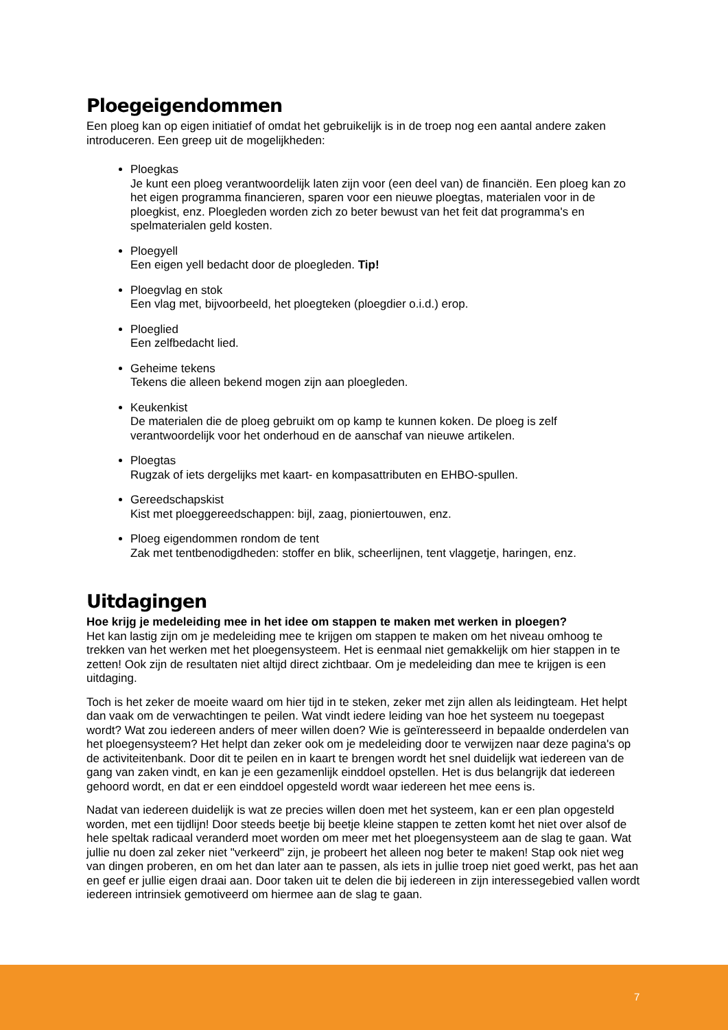Ploegeigendommen
Een ploeg kan op eigen initiatief of omdat het gebruikelijk is in de troep nog een aantal andere zaken introduceren. Een greep uit de mogelijkheden:
Ploegkas
Je kunt een ploeg verantwoordelijk laten zijn voor (een deel van) de financiën. Een ploeg kan zo het eigen programma financieren, sparen voor een nieuwe ploegtas, materialen voor in de ploegkist, enz. Ploegleden worden zich zo beter bewust van het feit dat programma's en spelmaterialen geld kosten.
Ploegyell
Een eigen yell bedacht door de ploegleden. Tip!
Ploegvlag en stok
Een vlag met, bijvoorbeeld, het ploegteken (ploegdier o.i.d.) erop.
Ploeglied
Een zelfbedacht lied.
Geheime tekens
Tekens die alleen bekend mogen zijn aan ploegleden.
Keukenkist
De materialen die de ploeg gebruikt om op kamp te kunnen koken. De ploeg is zelf verantwoordelijk voor het onderhoud en de aanschaf van nieuwe artikelen.
Ploegtas
Rugzak of iets dergelijks met kaart- en kompasattributen en EHBO-spullen.
Gereedschapskist
Kist met ploeggereedschappen: bijl, zaag, pioniertouwen, enz.
Ploeg eigendommen rondom de tent
Zak met tentbenodigdheden: stoffer en blik, scheerlijnen, tent vlaggetje, haringen, enz.
Uitdagingen
Hoe krijg je medeleiding mee in het idee om stappen te maken met werken in ploegen?
Het kan lastig zijn om je medeleiding mee te krijgen om stappen te maken om het niveau omhoog te trekken van het werken met het ploegensysteem. Het is eenmaal niet gemakkelijk om hier stappen in te zetten! Ook zijn de resultaten niet altijd direct zichtbaar. Om je medeleiding dan mee te krijgen is een uitdaging.
Toch is het zeker de moeite waard om hier tijd in te steken, zeker met zijn allen als leidingteam. Het helpt dan vaak om de verwachtingen te peilen. Wat vindt iedere leiding van hoe het systeem nu toegepast wordt? Wat zou iedereen anders of meer willen doen? Wie is geïnteresseerd in bepaalde onderdelen van het ploegensysteem? Het helpt dan zeker ook om je medeleiding door te verwijzen naar deze pagina's op de activiteitenbank. Door dit te peilen en in kaart te brengen wordt het snel duidelijk wat iedereen van de gang van zaken vindt, en kan je een gezamenlijk einddoel opstellen. Het is dus belangrijk dat iedereen gehoord wordt, en dat er een einddoel opgesteld wordt waar iedereen het mee eens is.
Nadat van iedereen duidelijk is wat ze precies willen doen met het systeem, kan er een plan opgesteld worden, met een tijdlijn! Door steeds beetje bij beetje kleine stappen te zetten komt het niet over alsof de hele speltak radicaal veranderd moet worden om meer met het ploegensysteem aan de slag te gaan. Wat jullie nu doen zal zeker niet "verkeerd" zijn, je probeert het alleen nog beter te maken! Stap ook niet weg van dingen proberen, en om het dan later aan te passen, als iets in jullie troep niet goed werkt, pas het aan en geef er jullie eigen draai aan. Door taken uit te delen die bij iedereen in zijn interessegebied vallen wordt iedereen intrinsiek gemotiveerd om hiermee aan de slag te gaan.
7